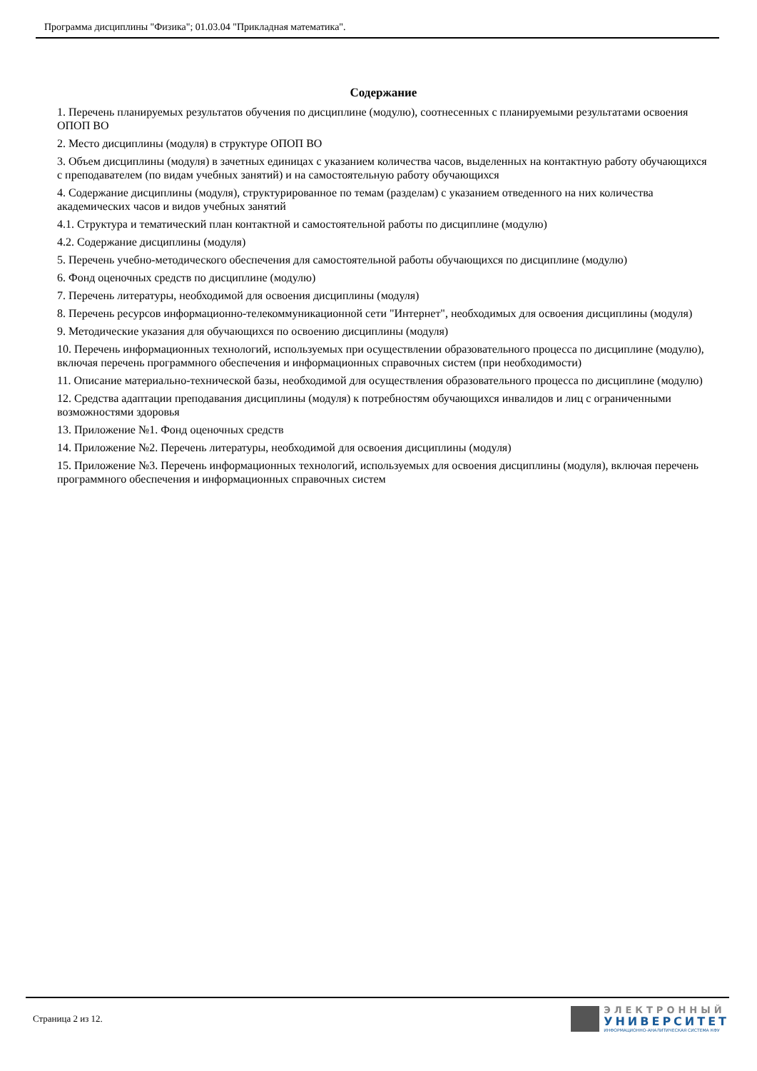Программа дисциплины "Физика"; 01.03.04 "Прикладная математика".
Содержание
1. Перечень планируемых результатов обучения по дисциплине (модулю), соотнесенных с планируемыми результатами освоения ОПОП ВО
2. Место дисциплины (модуля) в структуре ОПОП ВО
3. Объем дисциплины (модуля) в зачетных единицах с указанием количества часов, выделенных на контактную работу обучающихся с преподавателем (по видам учебных занятий) и на самостоятельную работу обучающихся
4. Содержание дисциплины (модуля), структурированное по темам (разделам) с указанием отведенного на них количества академических часов и видов учебных занятий
4.1. Структура и тематический план контактной и самостоятельной работы по дисциплине (модулю)
4.2. Содержание дисциплины (модуля)
5. Перечень учебно-методического обеспечения для самостоятельной работы обучающихся по дисциплине (модулю)
6. Фонд оценочных средств по дисциплине (модулю)
7. Перечень литературы, необходимой для освоения дисциплины (модуля)
8. Перечень ресурсов информационно-телекоммуникационной сети "Интернет", необходимых для освоения дисциплины (модуля)
9. Методические указания для обучающихся по освоению дисциплины (модуля)
10. Перечень информационных технологий, используемых при осуществлении образовательного процесса по дисциплине (модулю), включая перечень программного обеспечения и информационных справочных систем (при необходимости)
11. Описание материально-технической базы, необходимой для осуществления образовательного процесса по дисциплине (модулю)
12. Средства адаптации преподавания дисциплины (модуля) к потребностям обучающихся инвалидов и лиц с ограниченными возможностями здоровья
13. Приложение №1. Фонд оценочных средств
14. Приложение №2. Перечень литературы, необходимой для освоения дисциплины (модуля)
15. Приложение №3. Перечень информационных технологий, используемых для освоения дисциплины (модуля), включая перечень программного обеспечения и информационных справочных систем
Страница 2 из 12.
ЭЛЕКТРОННЫЙ
УНИВЕРСИТЕТ
ИНФОРМАЦИОННО-АНАЛИТИЧЕСКАЯ СИСТЕМА КФУ